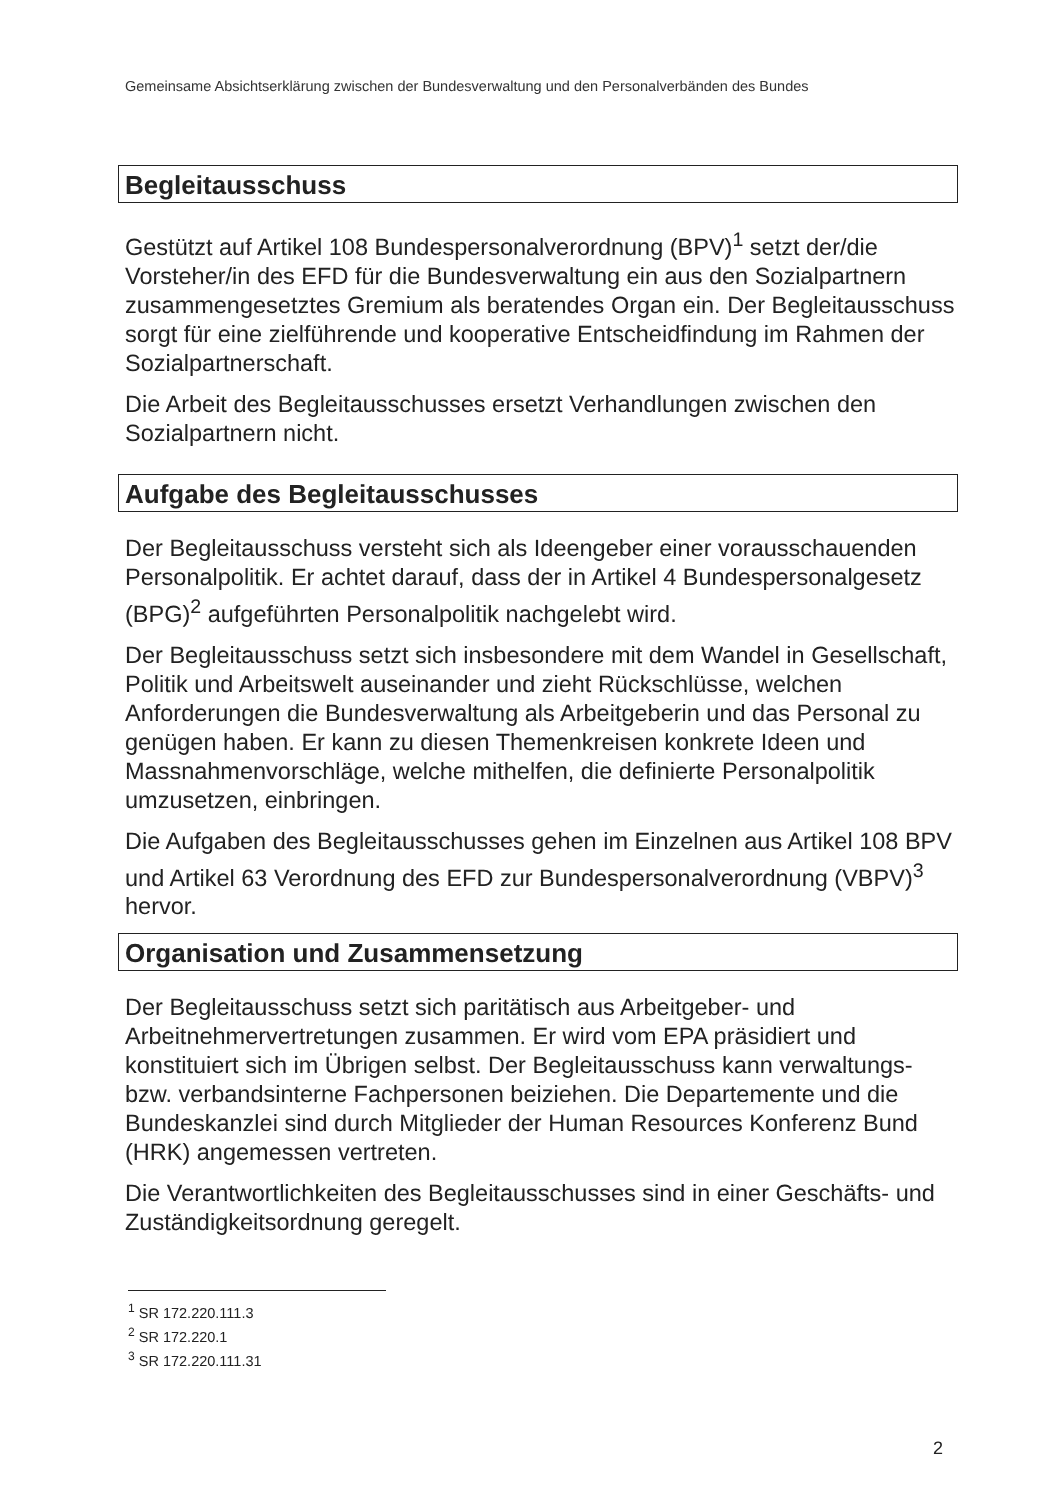Gemeinsame Absichtserklärung zwischen der Bundesverwaltung und den Personalverbänden des Bundes
Begleitausschuss
Gestützt auf Artikel 108 Bundespersonalverordnung (BPV)<sup>1</sup> setzt der/die Vorsteher/in des EFD für die Bundesverwaltung ein aus den Sozialpartnern zusammengesetztes Gremium als beratendes Organ ein. Der Begleitausschuss sorgt für eine zielführende und kooperative Entscheidfindung im Rahmen der Sozialpartnerschaft.
Die Arbeit des Begleitausschusses ersetzt Verhandlungen zwischen den Sozialpartnern nicht.
Aufgabe des Begleitausschusses
Der Begleitausschuss versteht sich als Ideengeber einer vorausschauenden Personalpolitik. Er achtet darauf, dass der in Artikel 4 Bundespersonalgesetz (BPG)<sup>2</sup> aufgeführten Personalpolitik nachgelebt wird.
Der Begleitausschuss setzt sich insbesondere mit dem Wandel in Gesellschaft, Politik und Arbeitswelt auseinander und zieht Rückschlüsse, welchen Anforderungen die Bundesverwaltung als Arbeitgeberin und das Personal zu genügen haben. Er kann zu diesen Themenkreisen konkrete Ideen und Massnahmenvorschläge, welche mithelfen, die definierte Personalpolitik umzusetzen, einbringen.
Die Aufgaben des Begleitausschusses gehen im Einzelnen aus Artikel 108 BPV und Artikel 63 Verordnung des EFD zur Bundespersonalverordnung (VBPV)<sup>3</sup> hervor.
Organisation und Zusammensetzung
Der Begleitausschuss setzt sich paritätisch aus Arbeitgeber- und Arbeitnehmervertretungen zusammen. Er wird vom EPA präsidiert und konstituiert sich im Übrigen selbst. Der Begleitausschuss kann verwaltungs- bzw. verbandsinterne Fachpersonen beiziehen. Die Departemente und die Bundeskanzlei sind durch Mitglieder der Human Resources Konferenz Bund (HRK) angemessen vertreten.
Die Verantwortlichkeiten des Begleitausschusses sind in einer Geschäfts- und Zuständigkeitsordnung geregelt.
<sup>1</sup> SR 172.220.111.3
<sup>2</sup> SR 172.220.1
<sup>3</sup> SR 172.220.111.31
2